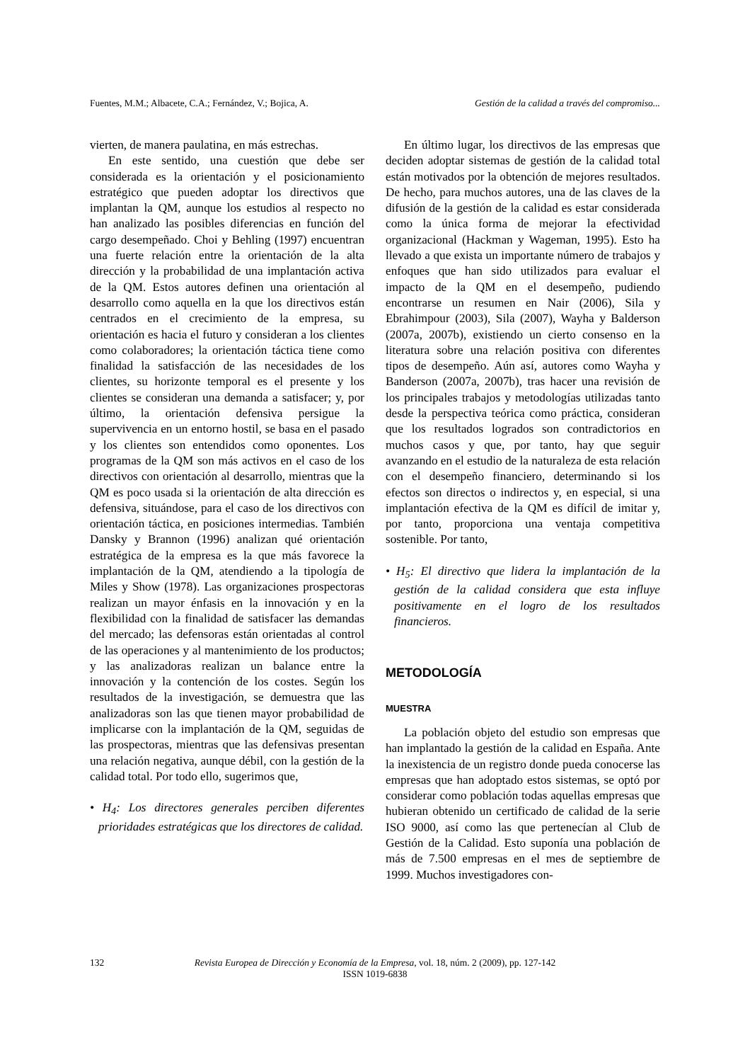Fuentes, M.M.; Albacete, C.A.; Fernández, V.; Bojica, A. Gestión de la calidad a través del compromiso...
vierten, de manera paulatina, en más estrechas.
En este sentido, una cuestión que debe ser considerada es la orientación y el posicionamiento estratégico que pueden adoptar los directivos que implantan la QM, aunque los estudios al respecto no han analizado las posibles diferencias en función del cargo desempeñado. Choi y Behling (1997) encuentran una fuerte relación entre la orientación de la alta dirección y la probabilidad de una implantación activa de la QM. Estos autores definen una orientación al desarrollo como aquella en la que los directivos están centrados en el crecimiento de la empresa, su orientación es hacia el futuro y consideran a los clientes como colaboradores; la orientación táctica tiene como finalidad la satisfacción de las necesidades de los clientes, su horizonte temporal es el presente y los clientes se consideran una demanda a satisfacer; y, por último, la orientación defensiva persigue la supervivencia en un entorno hostil, se basa en el pasado y los clientes son entendidos como oponentes. Los programas de la QM son más activos en el caso de los directivos con orientación al desarrollo, mientras que la QM es poco usada si la orientación de alta dirección es defensiva, situándose, para el caso de los directivos con orientación táctica, en posiciones intermedias. También Dansky y Brannon (1996) analizan qué orientación estratégica de la empresa es la que más favorece la implantación de la QM, atendiendo a la tipología de Miles y Show (1978). Las organizaciones prospectoras realizan un mayor énfasis en la innovación y en la flexibilidad con la finalidad de satisfacer las demandas del mercado; las defensoras están orientadas al control de las operaciones y al mantenimiento de los productos; y las analizadoras realizan un balance entre la innovación y la contención de los costes. Según los resultados de la investigación, se demuestra que las analizadoras son las que tienen mayor probabilidad de implicarse con la implantación de la QM, seguidas de las prospectoras, mientras que las defensivas presentan una relación negativa, aunque débil, con la gestión de la calidad total. Por todo ello, sugerimos que,
• H<sub>4</sub>: Los directores generales perciben diferentes prioridades estratégicas que los directores de calidad.
En último lugar, los directivos de las empresas que deciden adoptar sistemas de gestión de la calidad total están motivados por la obtención de mejores resultados. De hecho, para muchos autores, una de las claves de la difusión de la gestión de la calidad es estar considerada como la única forma de mejorar la efectividad organizacional (Hackman y Wageman, 1995). Esto ha llevado a que exista un importante número de trabajos y enfoques que han sido utilizados para evaluar el impacto de la QM en el desempeño, pudiendo encontrarse un resumen en Nair (2006), Sila y Ebrahimpour (2003), Sila (2007), Wayha y Balderson (2007a, 2007b), existiendo un cierto consenso en la literatura sobre una relación positiva con diferentes tipos de desempeño. Aún así, autores como Wayha y Banderson (2007a, 2007b), tras hacer una revisión de los principales trabajos y metodologías utilizadas tanto desde la perspectiva teórica como práctica, consideran que los resultados logrados son contradictorios en muchos casos y que, por tanto, hay que seguir avanzando en el estudio de la naturaleza de esta relación con el desempeño financiero, determinando si los efectos son directos o indirectos y, en especial, si una implantación efectiva de la QM es difícil de imitar y, por tanto, proporciona una ventaja competitiva sostenible. Por tanto,
• H<sub>5</sub>: El directivo que lidera la implantación de la gestión de la calidad considera que esta influye positivamente en el logro de los resultados financieros.
METODOLOGÍA
MUESTRA
La población objeto del estudio son empresas que han implantado la gestión de la calidad en España. Ante la inexistencia de un registro donde pueda conocerse las empresas que han adoptado estos sistemas, se optó por considerar como población todas aquellas empresas que hubieran obtenido un certificado de calidad de la serie ISO 9000, así como las que pertenecían al Club de Gestión de la Calidad. Esto suponía una población de más de 7.500 empresas en el mes de septiembre de 1999. Muchos investigadores con-
132 Revista Europea de Dirección y Economía de la Empresa, vol. 18, núm. 2 (2009), pp. 127-142
ISSN 1019-6838